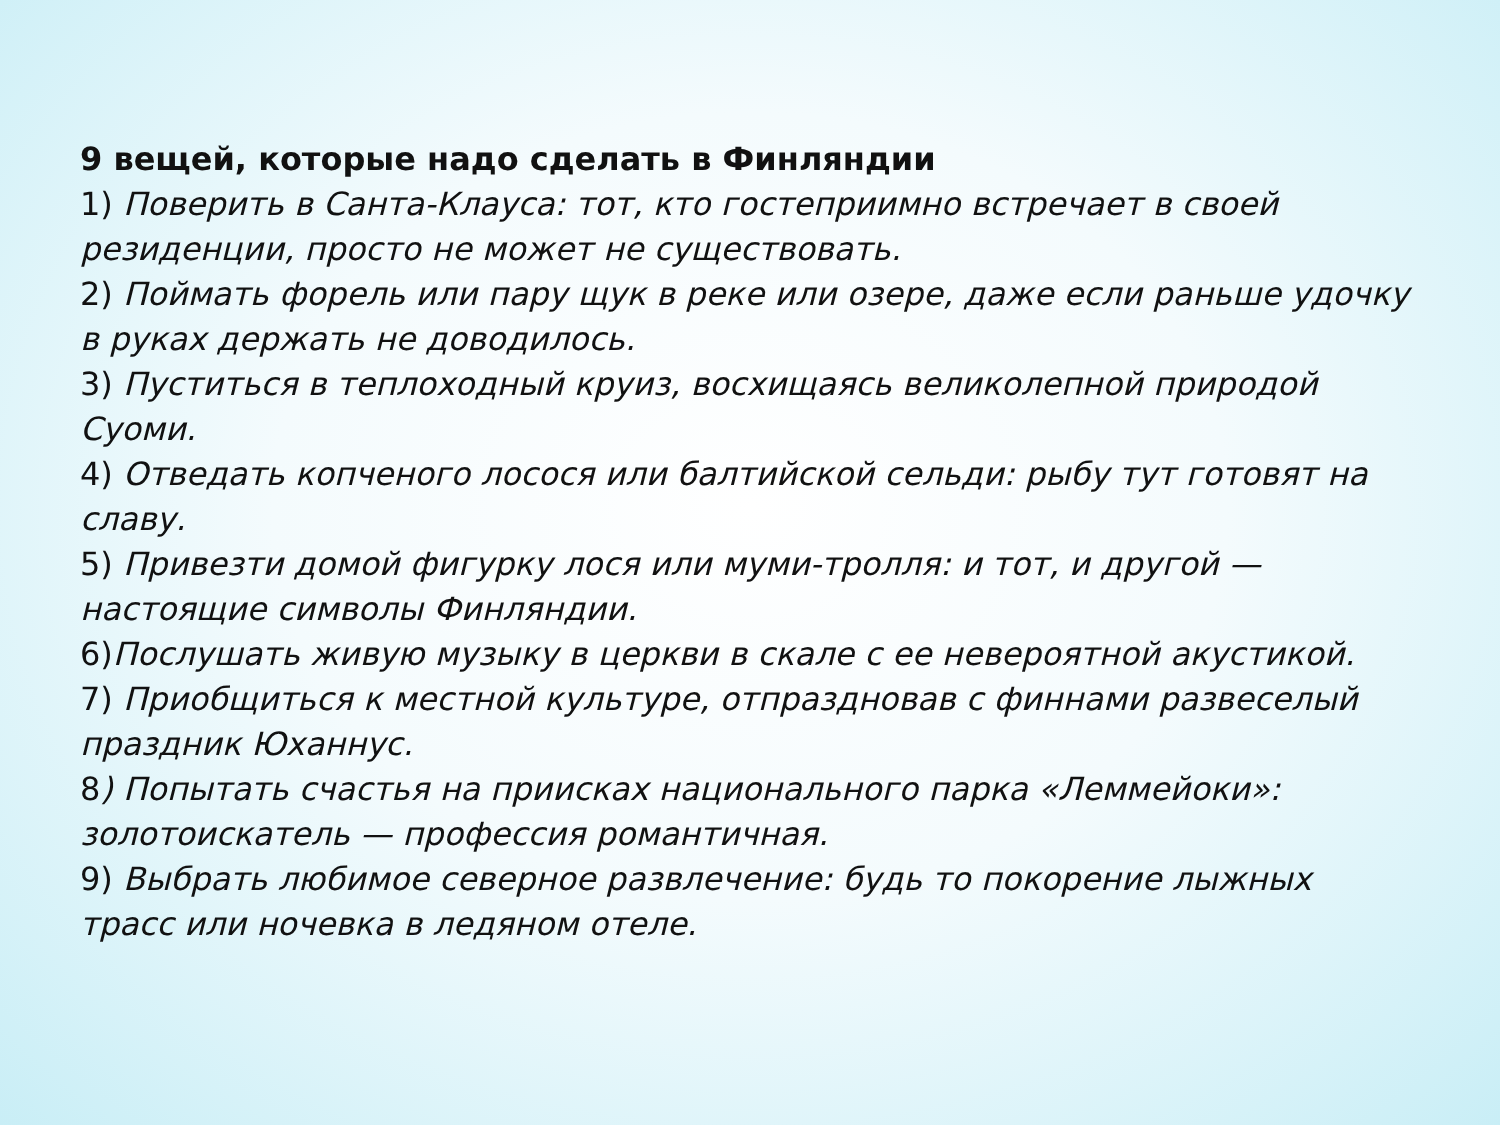9 вещей, которые надо сделать в Финляндии
1) Поверить в Санта-Клауса: тот, кто гостеприимно встречает в своей резиденции, просто не может не существовать.
2) Поймать форель или пару щук в реке или озере, даже если раньше удочку в руках держать не доводилось.
3) Пуститься в теплоходный круиз, восхищаясь великолепной природой Суоми.
4) Отведать копченого лосося или балтийской сельди: рыбу тут готовят на славу.
5) Привезти домой фигурку лося или муми-тролля: и тот, и другой — настоящие символы Финляндии.
6)Послушать живую музыку в церкви в скале с ее невероятной акустикой.
7) Приобщиться к местной культуре, отпраздновав с финнами развеселый праздник Юханнус.
8) Попытать счастья на приисках национального парка «Леммейоки»: золотоискатель — профессия романтичная.
9) Выбрать любимое северное развлечение: будь то покорение лыжных трасс или ночевка в ледяном отеле.